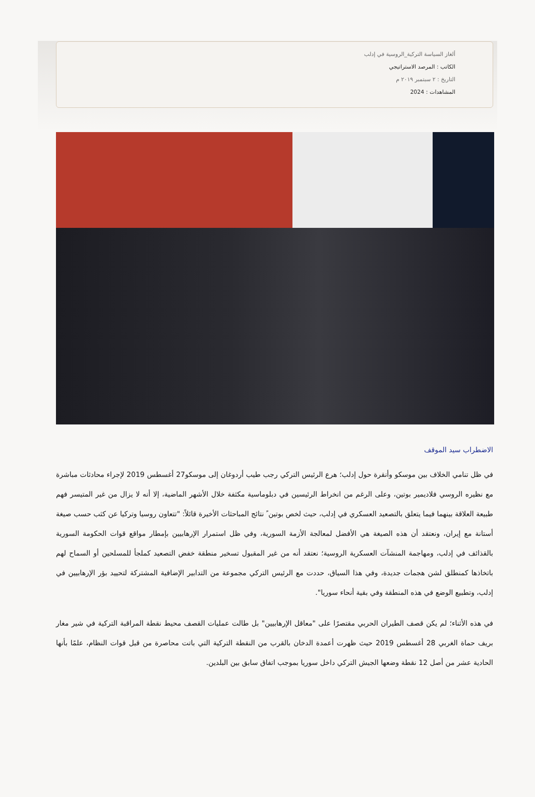ألغاز السياسة التركية_الروسية في إدلب
الكاتب : المرصد الاستراتيجي
التاريخ : ٢ سبتمبر ٢٠١٩ م
المشاهدات : 2024
الاضطراب سيد الموقف
في ظل تنامي الخلاف بين موسكو وأنقرة حول إدلب؛ هرع الرئيس التركي رجب طيب أردوغان إلى موسكو27 أغسطس 2019 لإجراء محادثات مباشرة مع نظيره الروسي فلاديمير بوتين، وعلى الرغم من انخراط الرئيسين في دبلوماسية مكثفة خلال الأشهر الماضية، إلا أنه لا يزال من غير المتيسر فهم طبيعة العلاقة بينهما فيما يتعلق بالتصعيد العسكري في إدلب، حيث لخص بوتين ً نتائج المباحثات الأخيرة قائلاً: "تتعاون روسيا وتركيا عن كثب حسب صيغة أستانة مع إيران، ونعتقد أن هذه الصيغة هي الأفضل لمعالجة الأزمة السورية، وفي ظل استمرار الإرهابيين بإمطار مواقع قوات الحكومة السورية بالقذائف في إدلب، ومهاجمة المنشآت العسكرية الروسية؛ نعتقد أنه من غير المقبول تسخير منطقة خفض التصعيد كملجأ للمسلحين أو السماح لهم باتخاذها كمنطلق لشن هجمات جديدة، وفي هذا السياق، حددت مع الرئيس التركي مجموعة من التدابير الإضافية المشتركة لتحييد بؤر الإرهابيين في إدلب، وتطبيع الوضع في هذه المنطقة وفي بقية أنحاء سوريا".
في هذه الأثناء؛ لم يكن قصف الطيران الحربي مقتصرًا على "معاقل الإرهابيين" بل طالت عمليات القصف محيط نقطة المراقبة التركية في شير مغار بريف حماة الغربي 28 أغسطس 2019 حيث ظهرت أعمدة الدخان بالقرب من النقطة التركية التي باتت محاصرة من قبل قوات النظام، علمًا بأنها الحادية عشر من أصل 12 نقطة وضعها الجيش التركي داخل سوريا بموجب اتفاق سابق بين البلدين.